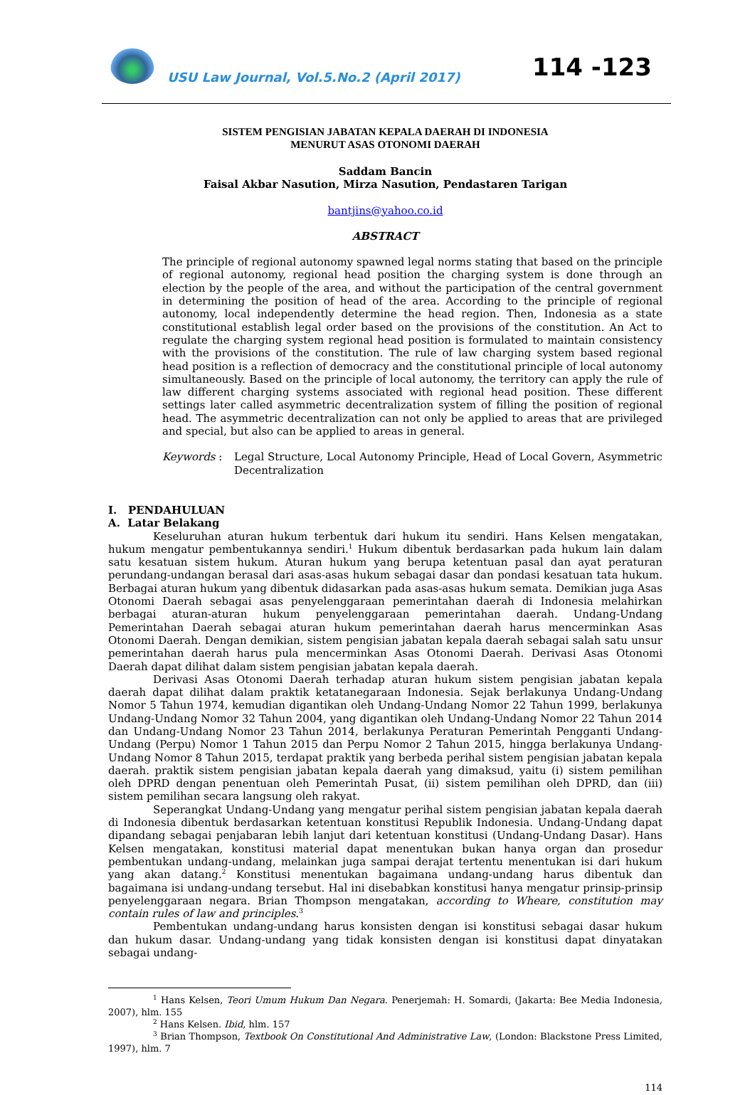USU Law Journal, Vol.5.No.2 (April 2017)
114 -123
SISTEM PENGISIAN JABATAN KEPALA DAERAH DI INDONESIA
MENURUT ASAS OTONOMI DAERAH
Saddam Bancin
Faisal Akbar Nasution, Mirza Nasution, Pendastaren Tarigan
bantjins@yahoo.co.id
ABSTRACT
The principle of regional autonomy spawned legal norms stating that based on the principle of regional autonomy, regional head position the charging system is done through an election by the people of the area, and without the participation of the central government in determining the position of head of the area. According to the principle of regional autonomy, local independently determine the head region. Then, Indonesia as a state constitutional establish legal order based on the provisions of the constitution. An Act to regulate the charging system regional head position is formulated to maintain consistency with the provisions of the constitution. The rule of law charging system based regional head position is a reflection of democracy and the constitutional principle of local autonomy simultaneously. Based on the principle of local autonomy, the territory can apply the rule of law different charging systems associated with regional head position. These different settings later called asymmetric decentralization system of filling the position of regional head. The asymmetric decentralization can not only be applied to areas that are privileged and special, but also can be applied to areas in general.
Keywords : Legal Structure, Local Autonomy Principle, Head of Local Govern, Asymmetric Decentralization
I. PENDAHULUAN
A. Latar Belakang
Keseluruhan aturan hukum terbentuk dari hukum itu sendiri. Hans Kelsen mengatakan, hukum mengatur pembentukannya sendiri.<sup>1</sup> Hukum dibentuk berdasarkan pada hukum lain dalam satu kesatuan sistem hukum. Aturan hukum yang berupa ketentuan pasal dan ayat peraturan perundang-undangan berasal dari asas-asas hukum sebagai dasar dan pondasi kesatuan tata hukum. Berbagai aturan hukum yang dibentuk didasarkan pada asas-asas hukum semata. Demikian juga Asas Otonomi Daerah sebagai asas penyelenggaraan pemerintahan daerah di Indonesia melahirkan berbagai aturan-aturan hukum penyelenggaraan pemerintahan daerah. Undang-Undang Pemerintahan Daerah sebagai aturan hukum pemerintahan daerah harus mencerminkan Asas Otonomi Daerah. Dengan demikian, sistem pengisian jabatan kepala daerah sebagai salah satu unsur pemerintahan daerah harus pula mencerminkan Asas Otonomi Daerah. Derivasi Asas Otonomi Daerah dapat dilihat dalam sistem pengisian jabatan kepala daerah.
Derivasi Asas Otonomi Daerah terhadap aturan hukum sistem pengisian jabatan kepala daerah dapat dilihat dalam praktik ketatanegaraan Indonesia. Sejak berlakunya Undang-Undang Nomor 5 Tahun 1974, kemudian digantikan oleh Undang-Undang Nomor 22 Tahun 1999, berlakunya Undang-Undang Nomor 32 Tahun 2004, yang digantikan oleh Undang-Undang Nomor 22 Tahun 2014 dan Undang-Undang Nomor 23 Tahun 2014, berlakunya Peraturan Pemerintah Pengganti Undang-Undang (Perpu) Nomor 1 Tahun 2015 dan Perpu Nomor 2 Tahun 2015, hingga berlakunya Undang-Undang Nomor 8 Tahun 2015, terdapat praktik yang berbeda perihal sistem pengisian jabatan kepala daerah. praktik sistem pengisian jabatan kepala daerah yang dimaksud, yaitu (i) sistem pemilihan oleh DPRD dengan penentuan oleh Pemerintah Pusat, (ii) sistem pemilihan oleh DPRD, dan (iii) sistem pemilihan secara langsung oleh rakyat.
Seperangkat Undang-Undang yang mengatur perihal sistem pengisian jabatan kepala daerah di Indonesia dibentuk berdasarkan ketentuan konstitusi Republik Indonesia. Undang-Undang dapat dipandang sebagai penjabaran lebih lanjut dari ketentuan konstitusi (Undang-Undang Dasar). Hans Kelsen mengatakan, konstitusi material dapat menentukan bukan hanya organ dan prosedur pembentukan undang-undang, melainkan juga sampai derajat tertentu menentukan isi dari hukum yang akan datang.<sup>2</sup> Konstitusi menentukan bagaimana undang-undang harus dibentuk dan bagaimana isi undang-undang tersebut. Hal ini disebabkan konstitusi hanya mengatur prinsip-prinsip penyelenggaraan negara. Brian Thompson mengatakan, according to Wheare, constitution may contain rules of law and principles.<sup>3</sup>
Pembentukan undang-undang harus konsisten dengan isi konstitusi sebagai dasar hukum dan hukum dasar. Undang-undang yang tidak konsisten dengan isi konstitusi dapat dinyatakan sebagai undang-
<sup>1</sup> Hans Kelsen, Teori Umum Hukum Dan Negara. Penerjemah: H. Somardi, (Jakarta: Bee Media Indonesia, 2007), hlm. 155
<sup>2</sup> Hans Kelsen. Ibid, hlm. 157
<sup>3</sup> Brian Thompson, Textbook On Constitutional And Administrative Law, (London: Blackstone Press Limited, 1997), hlm. 7
114